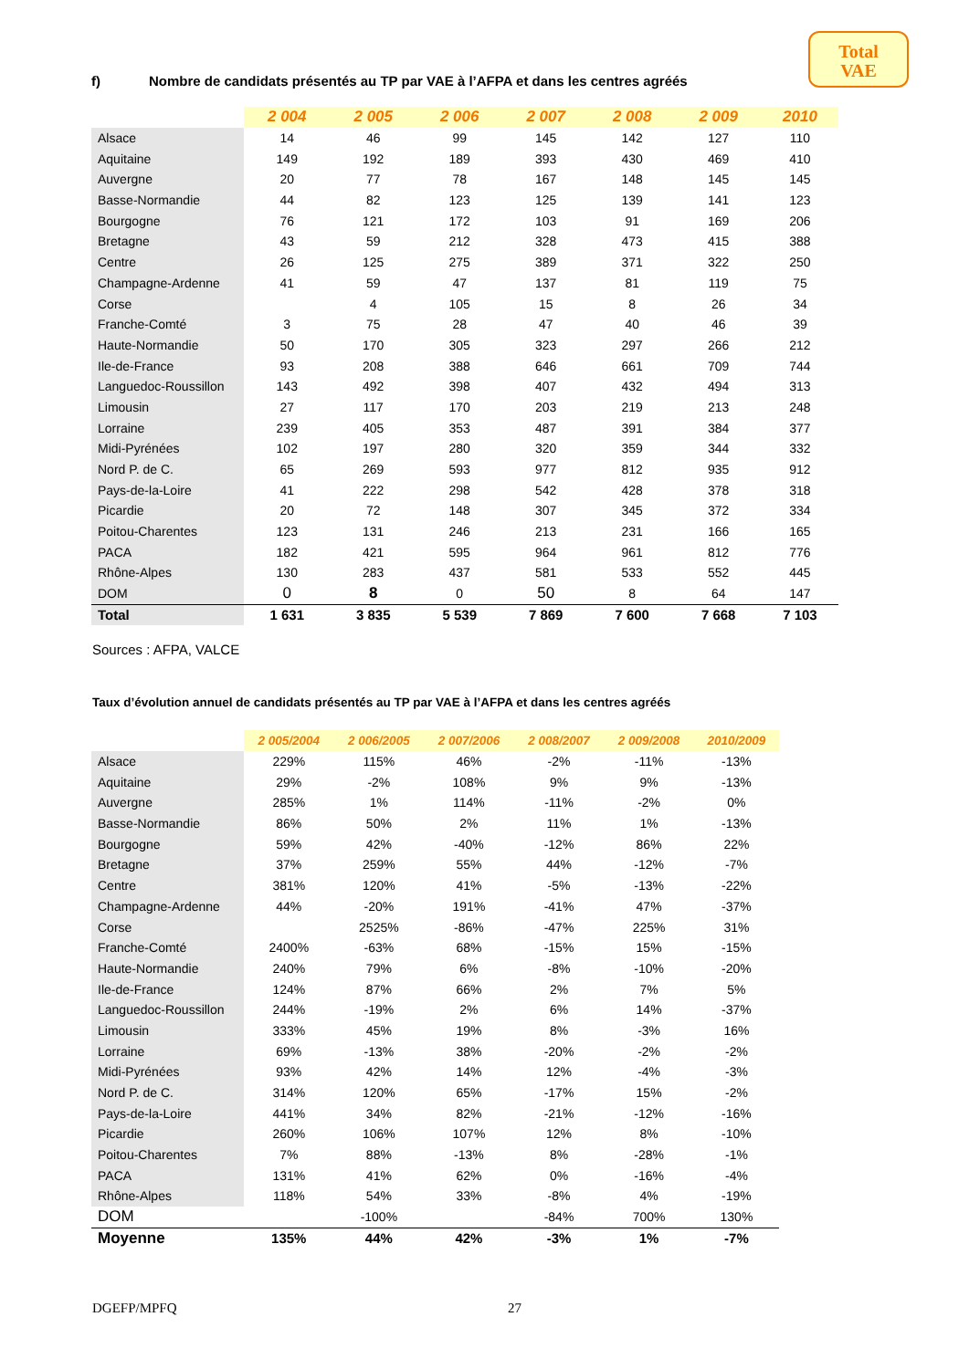Total
VAE
f) Nombre de candidats présentés au TP par VAE à l’AFPA et dans les centres agréés
| | 2 004 | 2 005 | 2 006 | 2 007 | 2 008 | 2 009 | 2010 |
| --- | --- | --- | --- | --- | --- | --- | --- |
| Alsace | 14 | 46 | 99 | 145 | 142 | 127 | 110 |
| Aquitaine | 149 | 192 | 189 | 393 | 430 | 469 | 410 |
| Auvergne | 20 | 77 | 78 | 167 | 148 | 145 | 145 |
| Basse-Normandie | 44 | 82 | 123 | 125 | 139 | 141 | 123 |
| Bourgogne | 76 | 121 | 172 | 103 | 91 | 169 | 206 |
| Bretagne | 43 | 59 | 212 | 328 | 473 | 415 | 388 |
| Centre | 26 | 125 | 275 | 389 | 371 | 322 | 250 |
| Champagne-Ardenne | 41 | 59 | 47 | 137 | 81 | 119 | 75 |
| Corse | | 4 | 105 | 15 | 8 | 26 | 34 |
| Franche-Comté | 3 | 75 | 28 | 47 | 40 | 46 | 39 |
| Haute-Normandie | 50 | 170 | 305 | 323 | 297 | 266 | 212 |
| Ile-de-France | 93 | 208 | 388 | 646 | 661 | 709 | 744 |
| Languedoc-Roussillon | 143 | 492 | 398 | 407 | 432 | 494 | 313 |
| Limousin | 27 | 117 | 170 | 203 | 219 | 213 | 248 |
| Lorraine | 239 | 405 | 353 | 487 | 391 | 384 | 377 |
| Midi-Pyrénées | 102 | 197 | 280 | 320 | 359 | 344 | 332 |
| Nord P. de C. | 65 | 269 | 593 | 977 | 812 | 935 | 912 |
| Pays-de-la-Loire | 41 | 222 | 298 | 542 | 428 | 378 | 318 |
| Picardie | 20 | 72 | 148 | 307 | 345 | 372 | 334 |
| Poitou-Charentes | 123 | 131 | 246 | 213 | 231 | 166 | 165 |
| PACA | 182 | 421 | 595 | 964 | 961 | 812 | 776 |
| Rhône-Alpes | 130 | 283 | 437 | 581 | 533 | 552 | 445 |
| DOM | 0 | 8 | 0 | 50 | 8 | 64 | 147 |
| Total | 1 631 | 3 835 | 5 539 | 7 869 | 7 600 | 7 668 | 7 103 |
Sources : AFPA, VALCE
Taux d’évolution annuel de candidats présentés au TP par VAE à l’AFPA et dans les centres agréés
| | 2 005/2004 | 2 006/2005 | 2 007/2006 | 2 008/2007 | 2 009/2008 | 2010/2009 |
| --- | --- | --- | --- | --- | --- | --- |
| Alsace | 229% | 115% | 46% | -2% | -11% | -13% |
| Aquitaine | 29% | -2% | 108% | 9% | 9% | -13% |
| Auvergne | 285% | 1% | 114% | -11% | -2% | 0% |
| Basse-Normandie | 86% | 50% | 2% | 11% | 1% | -13% |
| Bourgogne | 59% | 42% | -40% | -12% | 86% | 22% |
| Bretagne | 37% | 259% | 55% | 44% | -12% | -7% |
| Centre | 381% | 120% | 41% | -5% | -13% | -22% |
| Champagne-Ardenne | 44% | -20% | 191% | -41% | 47% | -37% |
| Corse | | 2525% | -86% | -47% | 225% | 31% |
| Franche-Comté | 2400% | -63% | 68% | -15% | 15% | -15% |
| Haute-Normandie | 240% | 79% | 6% | -8% | -10% | -20% |
| Ile-de-France | 124% | 87% | 66% | 2% | 7% | 5% |
| Languedoc-Roussillon | 244% | -19% | 2% | 6% | 14% | -37% |
| Limousin | 333% | 45% | 19% | 8% | -3% | 16% |
| Lorraine | 69% | -13% | 38% | -20% | -2% | -2% |
| Midi-Pyrénées | 93% | 42% | 14% | 12% | -4% | -3% |
| Nord P. de C. | 314% | 120% | 65% | -17% | 15% | -2% |
| Pays-de-la-Loire | 441% | 34% | 82% | -21% | -12% | -16% |
| Picardie | 260% | 106% | 107% | 12% | 8% | -10% |
| Poitou-Charentes | 7% | 88% | -13% | 8% | -28% | -1% |
| PACA | 131% | 41% | 62% | 0% | -16% | -4% |
| Rhône-Alpes | 118% | 54% | 33% | -8% | 4% | -19% |
| DOM | | -100% | | -84% | 700% | 130% |
| Moyenne | 135% | 44% | 42% | -3% | 1% | -7% |
DGEFP/MPFQ 27